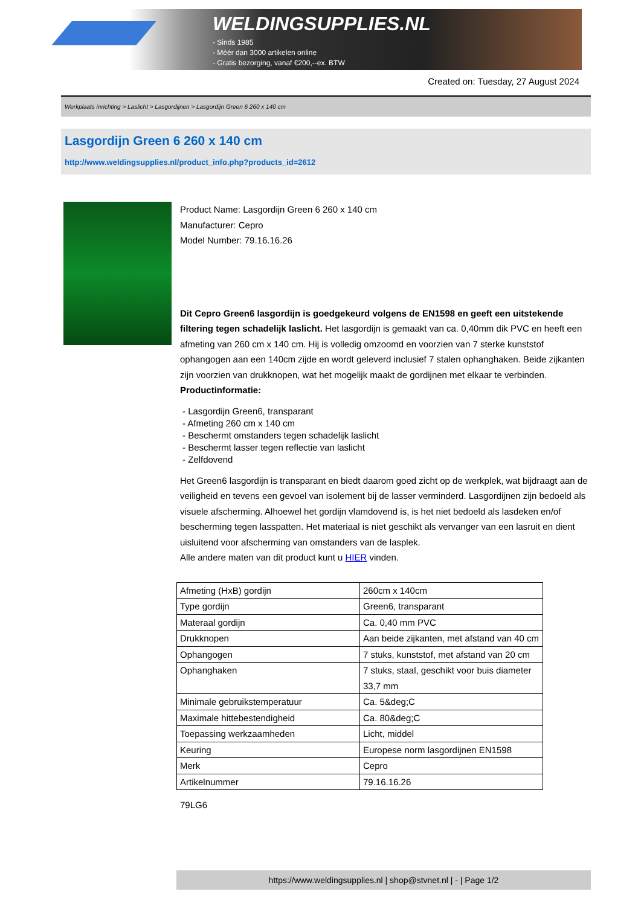WELDINGSUPPLIES.NL
- Sinds 1985
- Méér dan 3000 artikelen online
- Gratis bezorging, vanaf €200,--ex. BTW
Created on: Tuesday, 27 August 2024
Werkplaats inrichting > Laslicht > Lasgordijnen > Lasgordijn Green 6 260 x 140 cm
Lasgordijn Green 6 260 x 140 cm
http://www.weldingsupplies.nl/product_info.php?products_id=2612
Product Name: Lasgordijn Green 6 260 x 140 cm
Manufacturer: Cepro
Model Number: 79.16.16.26
Dit Cepro Green6 lasgordijn is goedgekeurd volgens de EN1598 en geeft een uitstekende filtering tegen schadelijk laslicht. Het lasgordijn is gemaakt van ca. 0,40mm dik PVC en heeft een afmeting van 260 cm x 140 cm. Hij is volledig omzoomd en voorzien van 7 sterke kunststof ophangogen aan een 140cm zijde en wordt geleverd inclusief 7 stalen ophanghaken. Beide zijkanten zijn voorzien van drukknopen, wat het mogelijk maakt de gordijnen met elkaar te verbinden.
Productinformatie:
- Lasgordijn Green6, transparant
- Afmeting 260 cm x 140 cm
- Beschermt omstanders tegen schadelijk laslicht
- Beschermt lasser tegen reflectie van laslicht
- Zelfdovend
Het Green6 lasgordijn is transparant en biedt daarom goed zicht op de werkplek, wat bijdraagt aan de veiligheid en tevens een gevoel van isolement bij de lasser verminderd. Lasgordijnen zijn bedoeld als visuele afscherming. Alhoewel het gordijn vlamdovend is, is het niet bedoeld als lasdeken en/of bescherming tegen lasspatten. Het materiaal is niet geschikt als vervanger van een lasruit en dient uisluitend voor afscherming van omstanders van de lasplek.
Alle andere maten van dit product kunt u HIER vinden.
| Afmeting (HxB) gordijn | 260cm x 140cm |
| Type gordijn | Green6, transparant |
| Materaal gordijn | Ca. 0,40 mm PVC |
| Drukknopen | Aan beide zijkanten, met afstand van 40 cm |
| Ophangogen | 7 stuks, kunststof, met afstand van 20 cm |
| Ophanghaken | 7 stuks, staal, geschikt voor buis diameter 33,7 mm |
| Minimale gebruikstemperatuur | Ca. 5&deg;C |
| Maximale hittebestendigheid | Ca. 80&deg;C |
| Toepassing werkzaamheden | Licht, middel |
| Keuring | Europese norm lasgordijnen EN1598 |
| Merk | Cepro |
| Artikelnummer | 79.16.16.26 |
79LG6
https://www.weldingsupplies.nl | shop@stvnet.nl | - | Page 1/2